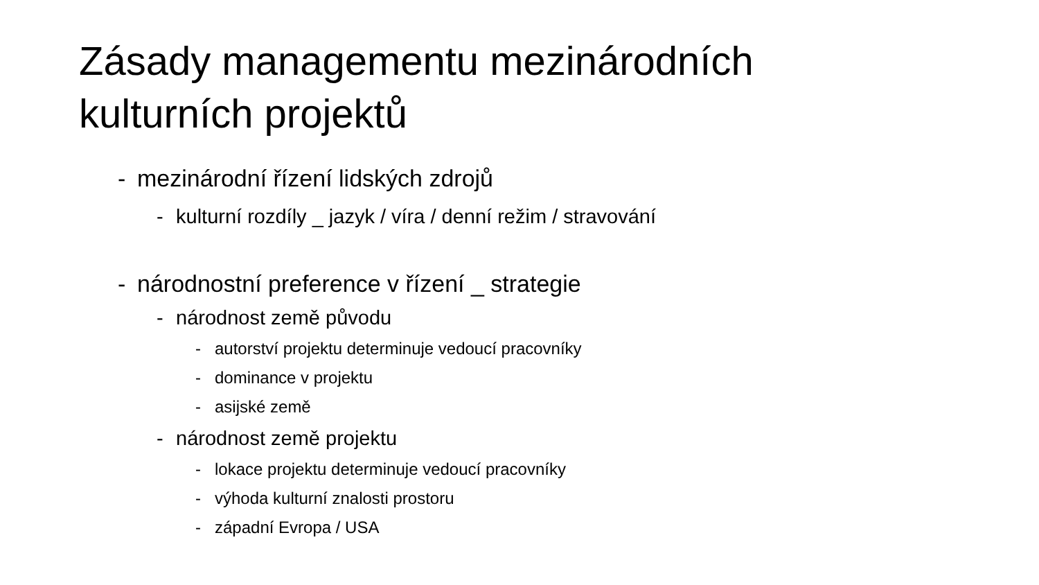Zásady managementu mezinárodních
kulturních projektů
- mezinárodní řízení lidských zdrojů
- kulturní rozdíly _ jazyk / víra / denní režim / stravování
- národnostní preference v řízení _ strategie
- národnost země původu
- autorství projektu determinuje vedoucí pracovníky
- dominance v projektu
- asijské země
- národnost země projektu
- lokace projektu determinuje vedoucí pracovníky
- výhoda kulturní znalosti prostoru
- západní Evropa / USA